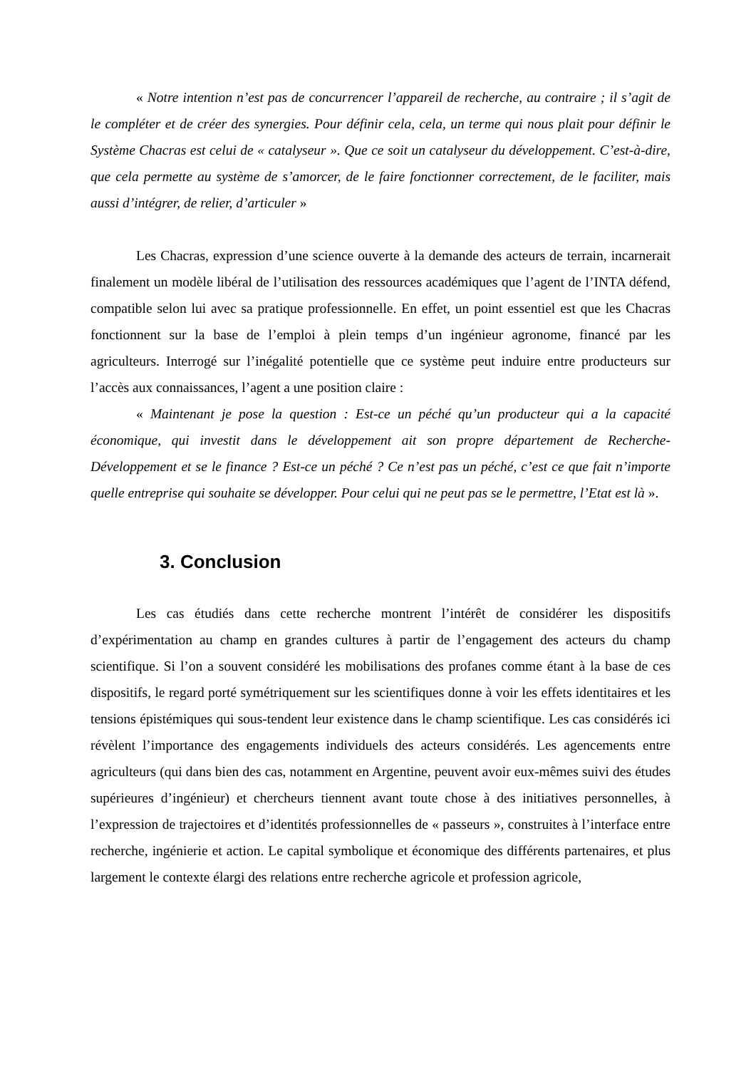« Notre intention n’est pas de concurrencer l’appareil de recherche, au contraire ; il s’agit de le compléter et de créer des synergies. Pour définir cela, cela, un terme qui nous plait pour définir le Système Chacras est celui de « catalyseur ». Que ce soit un catalyseur du développement. C’est-à-dire, que cela permette au système de s’amorcer, de le faire fonctionner correctement, de le faciliter, mais aussi d’intégrer, de relier, d’articuler »
Les Chacras, expression d’une science ouverte à la demande des acteurs de terrain, incarnerait finalement un modèle libéral de l’utilisation des ressources académiques que l’agent de l’INTA défend, compatible selon lui avec sa pratique professionnelle. En effet, un point essentiel est que les Chacras fonctionnent sur la base de l’emploi à plein temps d’un ingénieur agronome, financé par les agriculteurs. Interrogé sur l’inégalité potentielle que ce système peut induire entre producteurs sur l’accès aux connaissances, l’agent a une position claire :
« Maintenant je pose la question : Est-ce un péché qu’un producteur qui a la capacité économique, qui investit dans le développement ait son propre département de Recherche-Développement et se le finance ? Est-ce un péché ? Ce n’est pas un péché, c’est ce que fait n’importe quelle entreprise qui souhaite se développer. Pour celui qui ne peut pas se le permettre, l’Etat est là ».
3. Conclusion
Les cas étudiés dans cette recherche montrent l’intérêt de considérer les dispositifs d’expérimentation au champ en grandes cultures à partir de l’engagement des acteurs du champ scientifique. Si l’on a souvent considéré les mobilisations des profanes comme étant à la base de ces dispositifs, le regard porté symétriquement sur les scientifiques donne à voir les effets identitaires et les tensions épistémiques qui sous-tendent leur existence dans le champ scientifique. Les cas considérés ici révèlent l’importance des engagements individuels des acteurs considérés. Les agencements entre agriculteurs (qui dans bien des cas, notamment en Argentine, peuvent avoir eux-mêmes suivi des études supérieures d’ingénieur) et chercheurs tiennent avant toute chose à des initiatives personnelles, à l’expression de trajectoires et d’identités professionnelles de « passeurs », construites à l’interface entre recherche, ingénierie et action. Le capital symbolique et économique des différents partenaires, et plus largement le contexte élargi des relations entre recherche agricole et profession agricole,